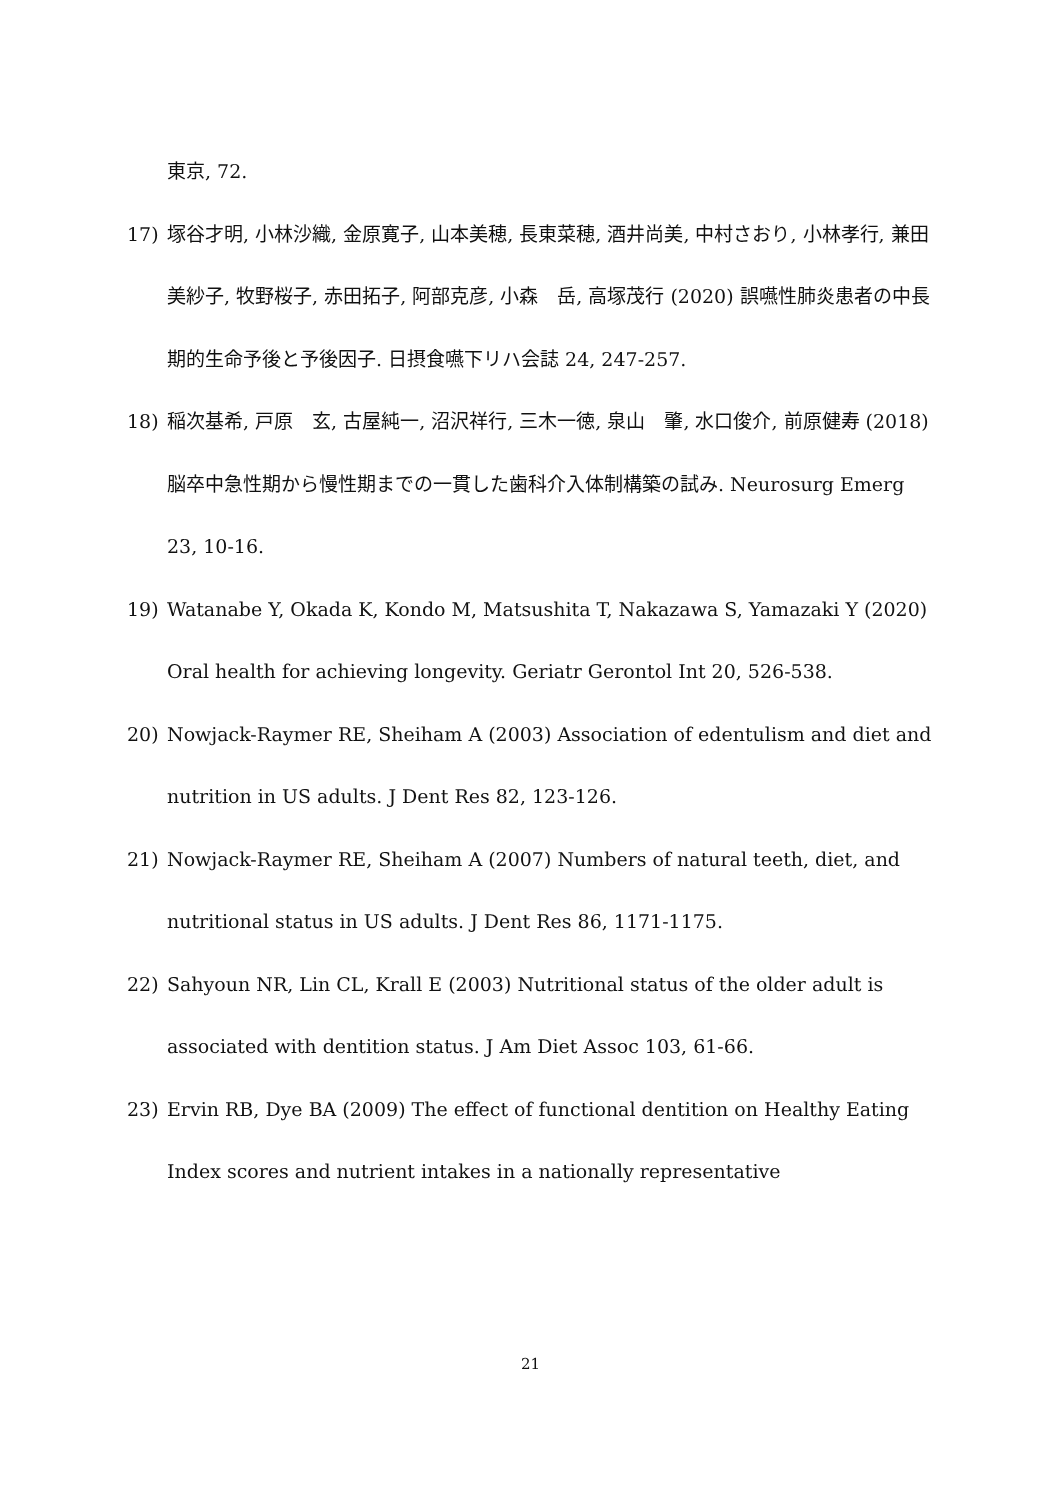東京, 72.
17) 塚谷才明, 小林沙織, 金原寛子, 山本美穂, 長東菜穂, 酒井尚美, 中村さおり, 小林孝行, 兼田美紗子, 牧野桜子, 赤田拓子, 阿部克彦, 小森　岳, 高塚茂行 (2020) 誤嚥性肺炎患者の中長期的生命予後と予後因子. 日摂食嚥下リハ会誌 24, 247-257.
18) 稲次基希, 戸原　玄, 古屋純一, 沼沢祥行, 三木一徳, 泉山　肇, 水口俊介, 前原健寿 (2018) 脳卒中急性期から慢性期までの一貫した歯科介入体制構築の試み. Neurosurg Emerg 23, 10-16.
19) Watanabe Y, Okada K, Kondo M, Matsushita T, Nakazawa S, Yamazaki Y (2020) Oral health for achieving longevity. Geriatr Gerontol Int 20, 526-538.
20) Nowjack-Raymer RE, Sheiham A (2003) Association of edentulism and diet and nutrition in US adults. J Dent Res 82, 123-126.
21) Nowjack-Raymer RE, Sheiham A (2007) Numbers of natural teeth, diet, and nutritional status in US adults. J Dent Res 86, 1171-1175.
22) Sahyoun NR, Lin CL, Krall E (2003) Nutritional status of the older adult is associated with dentition status. J Am Diet Assoc 103, 61-66.
23) Ervin RB, Dye BA (2009) The effect of functional dentition on Healthy Eating Index scores and nutrient intakes in a nationally representative
21